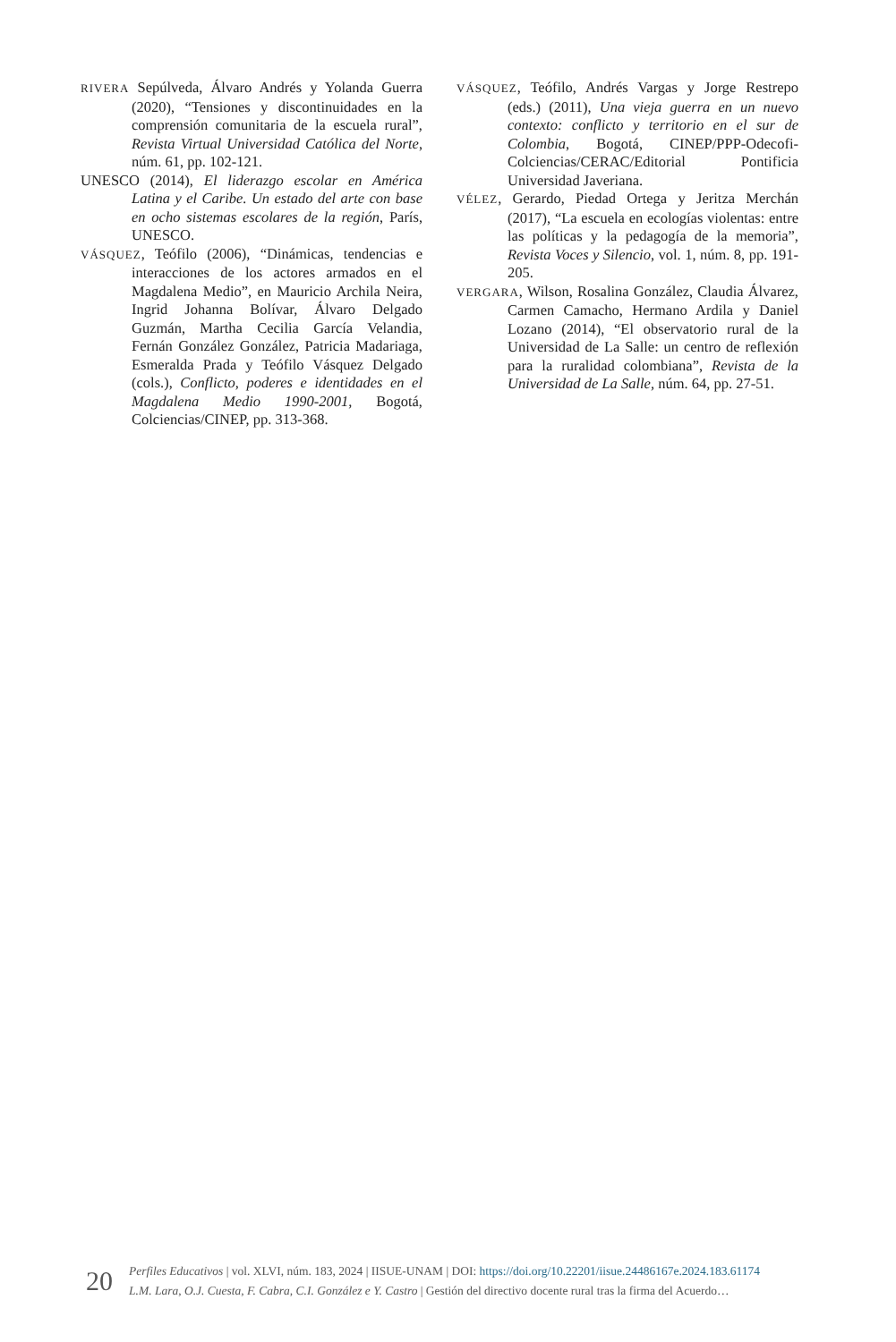RIVERA Sepúlveda, Álvaro Andrés y Yolanda Guerra (2020), “Tensiones y discontinuidades en la comprensión comunitaria de la escuela rural”, Revista Virtual Universidad Católica del Norte, núm. 61, pp. 102-121.
UNESCO (2014), El liderazgo escolar en América Latina y el Caribe. Un estado del arte con base en ocho sistemas escolares de la región, París, UNESCO.
VÁSQUEZ, Teófilo (2006), “Dinámicas, tendencias e interacciones de los actores armados en el Magdalena Medio”, en Mauricio Archila Neira, Ingrid Johanna Bolívar, Álvaro Delgado Guzmán, Martha Cecilia García Velandia, Fernán González González, Patricia Madariaga, Esmeralda Prada y Teófilo Vásquez Delgado (cols.), Conflicto, poderes e identidades en el Magdalena Medio 1990-2001, Bogotá, Colciencias/CINEP, pp. 313-368.
VÁSQUEZ, Teófilo, Andrés Vargas y Jorge Restrepo (eds.) (2011), Una vieja guerra en un nuevo contexto: conflicto y territorio en el sur de Colombia, Bogotá, CINEP/PPP-Odecofi-Colciencias/CERAC/Editorial Pontificia Universidad Javeriana.
VÉLEZ, Gerardo, Piedad Ortega y Jeritza Merchán (2017), “La escuela en ecologías violentas: entre las políticas y la pedagogía de la memoria”, Revista Voces y Silencio, vol. 1, núm. 8, pp. 191-205.
VERGARA, Wilson, Rosalina González, Claudia Álvarez, Carmen Camacho, Hermano Ardila y Daniel Lozano (2014), “El observatorio rural de la Universidad de La Salle: un centro de reflexión para la ruralidad colombiana”, Revista de la Universidad de La Salle, núm. 64, pp. 27-51.
20
Perfiles Educativos | vol. XLVI, núm. 183, 2024 | IISUE-UNAM | DOI: https://doi.org/10.22201/iisue.24486167e.2024.183.61174
L.M. Lara, O.J. Cuesta, F. Cabra, C.I. González e Y. Castro | Gestión del directivo docente rural tras la firma del Acuerdo…